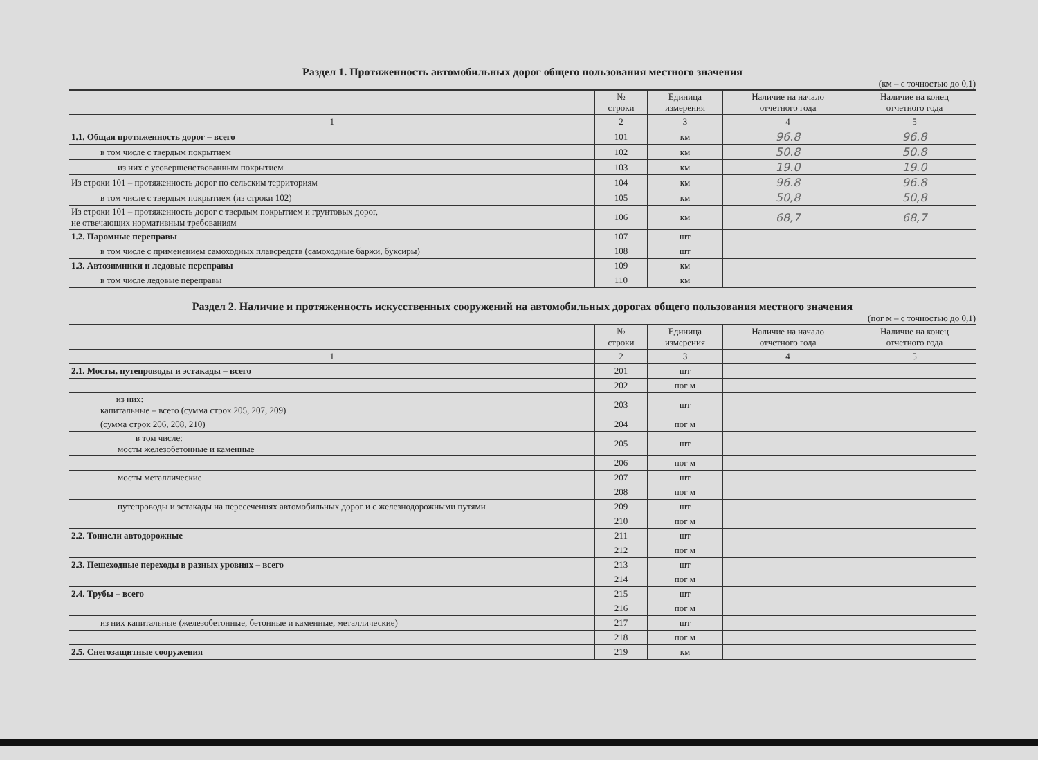Раздел 1. Протяженность автомобильных дорог общего пользования местного значения
(км – с точностью до 0,1)
| | № строки | Единица измерения | Наличие на начало отчетного года | Наличие на конец отчетного года |
| --- | --- | --- | --- | --- |
| 1 | 2 | 3 | 4 | 5 |
| 1.1. Общая протяженность дорог – всего | 101 | км | 96.8 | 96.8 |
| в том числе с твердым покрытием | 102 | км | 50.8 | 50.8 |
| из них с усовершенствованным покрытием | 103 | км | 19.0 | 19.0 |
| Из строки 101 – протяженность дорог по сельским территориям | 104 | км | 96.8 | 96.8 |
| в том числе с твердым покрытием (из строки 102) | 105 | км | 50,8 | 50,8 |
| Из строки 101 – протяженность дорог с твердым покрытием и грунтовых дорог, не отвечающих нормативным требованиям | 106 | км | 68,7 | 68,7 |
| 1.2. Паромные переправы | 107 | шт | | |
| в том числе с применением самоходных плавсредств (самоходные баржи, буксиры) | 108 | шт | | |
| 1.3. Автозимники и ледовые переправы | 109 | км | | |
| в том числе ледовые переправы | 110 | км | | |
Раздел 2. Наличие и протяженность искусственных сооружений на автомобильных дорогах общего пользования местного значения
(пог м – с точностью до 0,1)
| | № строки | Единица измерения | Наличие на начало отчетного года | Наличие на конец отчетного года |
| --- | --- | --- | --- | --- |
| 1 | 2 | 3 | 4 | 5 |
| 2.1. Мосты, путепроводы и эстакады – всего | 201 | шт | | |
| | 202 | пог м | | |
| из них: капитальные – всего (сумма строк 205, 207, 209) | 203 | шт | | |
| (сумма строк 206, 208, 210) | 204 | пог м | | |
| в том числе: мосты железобетонные и каменные | 205 | шт | | |
| | 206 | пог м | | |
| мосты металлические | 207 | шт | | |
| | 208 | пог м | | |
| путепроводы и эстакады на пересечениях автомобильных дорог и с железнодорожными путями | 209 | шт | | |
| | 210 | пог м | | |
| 2.2. Тоннели автодорожные | 211 | шт | | |
| | 212 | пог м | | |
| 2.3. Пешеходные переходы в разных уровнях – всего | 213 | шт | | |
| | 214 | пог м | | |
| 2.4. Трубы – всего | 215 | шт | | |
| | 216 | пог м | | |
| из них капитальные (железобетонные, бетонные и каменные, металлические) | 217 | шт | | |
| | 218 | пог м | | |
| 2.5. Снегозащитные сооружения | 219 | км | | |